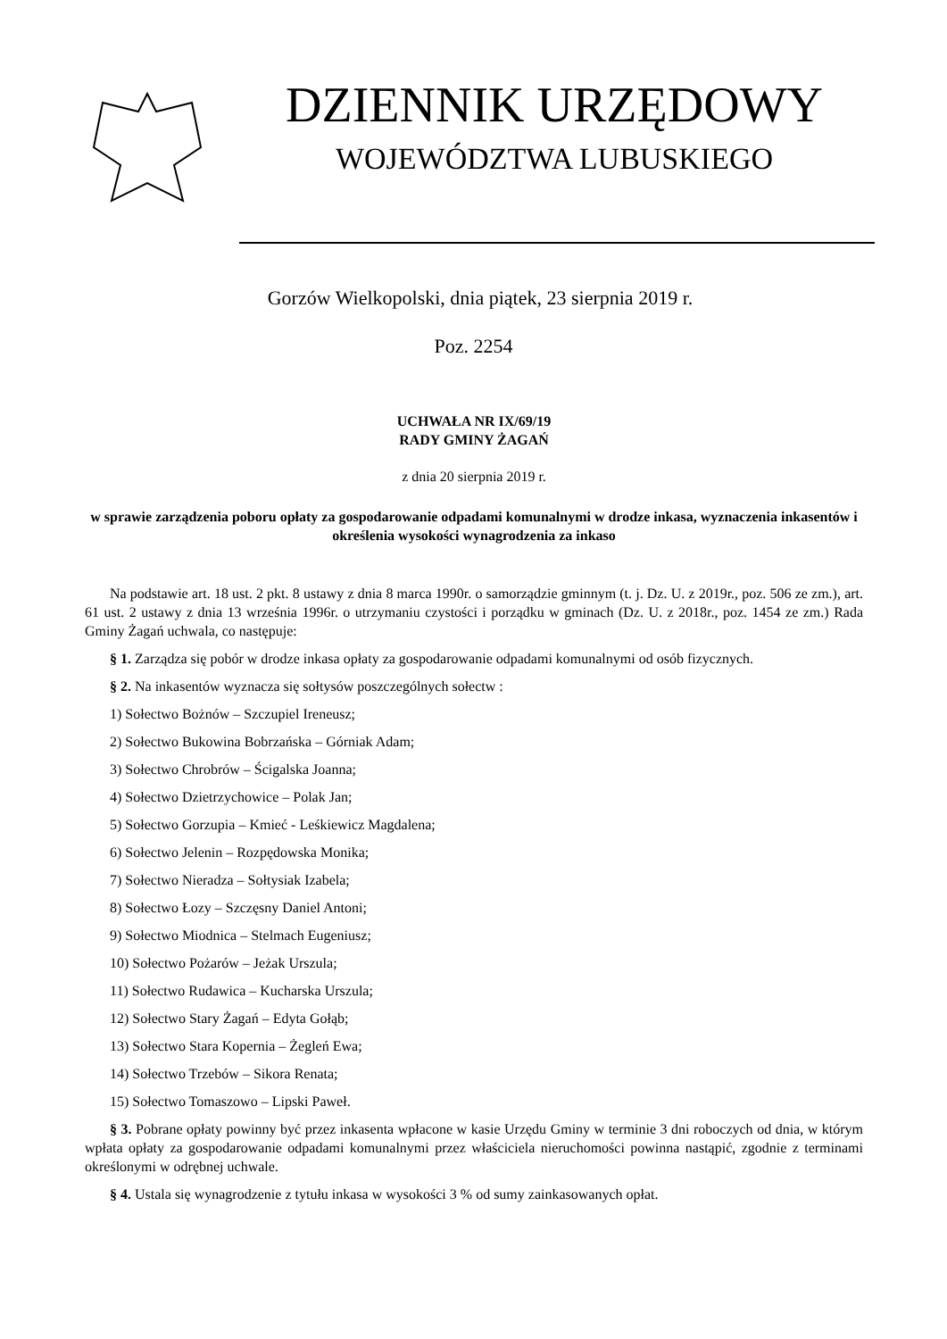DZIENNIK URZĘDOWY
WOJEWÓDZTWA LUBUSKIEGO
Gorzów Wielkopolski, dnia piątek, 23 sierpnia 2019 r.
Poz. 2254
UCHWAŁA NR IX/69/19
RADY GMINY ŻAGAŃ
z dnia 20 sierpnia 2019 r.
w sprawie zarządzenia poboru opłaty za gospodarowanie odpadami komunalnymi w drodze inkasa, wyznaczenia inkasentów i określenia wysokości wynagrodzenia za inkaso
Na podstawie art. 18 ust. 2 pkt. 8 ustawy z dnia 8 marca 1990r. o samorządzie gminnym (t. j. Dz. U. z 2019r., poz. 506 ze zm.), art. 61 ust. 2 ustawy z dnia 13 września 1996r. o utrzymaniu czystości i porządku w gminach (Dz. U. z 2018r., poz. 1454 ze zm.) Rada Gminy Żagań uchwala, co następuje:
§ 1. Zarządza się pobór w drodze inkasa opłaty za gospodarowanie odpadami komunalnymi od osób fizycznych.
§ 2. Na inkasentów wyznacza się sołtysów poszczególnych sołectw :
1) Sołectwo Bożnów – Szczupiel Ireneusz;
2) Sołectwo Bukowina Bobrzańska – Górniak Adam;
3) Sołectwo Chrobrów – Ścigalska Joanna;
4) Sołectwo Dzietrzychowice – Polak Jan;
5) Sołectwo Gorzupia – Kmieć - Leśkiewicz Magdalena;
6) Sołectwo Jelenin – Rozpędowska Monika;
7) Sołectwo Nieradza – Sołtysiak Izabela;
8) Sołectwo Łozy – Szczęsny Daniel Antoni;
9) Sołectwo Miodnica – Stelmach Eugeniusz;
10) Sołectwo Pożarów – Jeżak Urszula;
11) Sołectwo Rudawica – Kucharska Urszula;
12) Sołectwo Stary Żagań – Edyta Gołąb;
13) Sołectwo Stara Kopernia – Żegleń Ewa;
14) Sołectwo Trzebów – Sikora Renata;
15) Sołectwo Tomaszowo – Lipski Paweł.
§ 3. Pobrane opłaty powinny być przez inkasenta wpłacone w kasie Urzędu Gminy w terminie 3 dni roboczych od dnia, w którym wpłata opłaty za gospodarowanie odpadami komunalnymi przez właściciela nieruchomości powinna nastąpić, zgodnie z terminami określonymi w odrębnej uchwale.
§ 4. Ustala się wynagrodzenie z tytułu inkasa w wysokości 3 % od sumy zainkasowanych opłat.